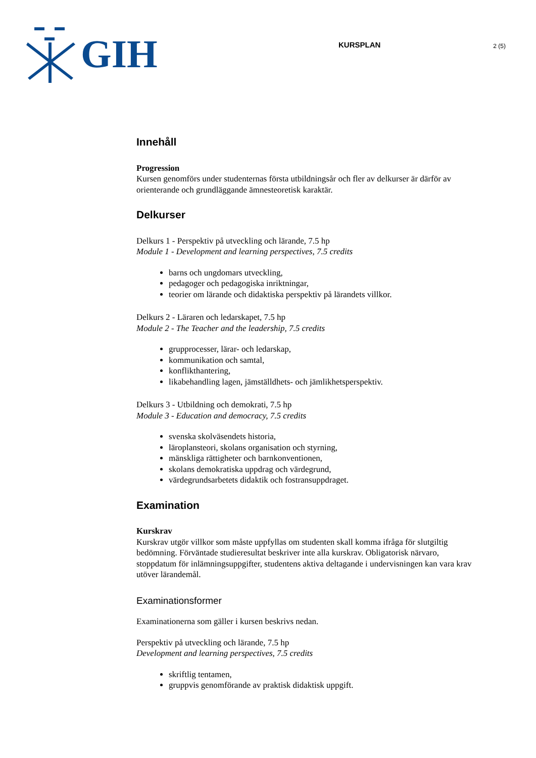GIH
KURSPLAN
2 (5)
Innehåll
Progression
Kursen genomförs under studenternas första utbildningsår och fler av delkurser är därför av orienterande och grundläggande ämnesteoretisk karaktär.
Delkurser
Delkurs 1 - Perspektiv på utveckling och lärande, 7.5 hp
Module 1 - Development and learning perspectives, 7.5 credits
barns och ungdomars utveckling,
pedagoger och pedagogiska inriktningar,
teorier om lärande och didaktiska perspektiv på lärandets villkor.
Delkurs 2 - Läraren och ledarskapet, 7.5 hp
Module 2 - The Teacher and the leadership, 7.5 credits
grupprocesser, lärar- och ledarskap,
kommunikation och samtal,
konflikthantering,
likabehandling lagen, jämställdhets- och jämlikhetsperspektiv.
Delkurs 3 - Utbildning och demokrati, 7.5 hp
Module 3 - Education and democracy, 7.5 credits
svenska skolväsendets historia,
läroplansteori, skolans organisation och styrning,
mänskliga rättigheter och barnkonventionen,
skolans demokratiska uppdrag och värdegrund,
värdegrundsarbetets didaktik och fostransuppdraget.
Examination
Kurskrav
Kurskrav utgör villkor som måste uppfyllas om studenten skall komma ifråga för slutgiltig bedömning. Förväntade studieresultat beskriver inte alla kurskrav. Obligatorisk närvaro, stoppdatum för inlämningsuppgifter, studentens aktiva deltagande i undervisningen kan vara krav utöver lärandemål.
Examinationsformer
Examinationerna som gäller i kursen beskrivs nedan.
Perspektiv på utveckling och lärande, 7.5 hp
Development and learning perspectives, 7.5 credits
skriftlig tentamen,
gruppvis genomförande av praktisk didaktisk uppgift.